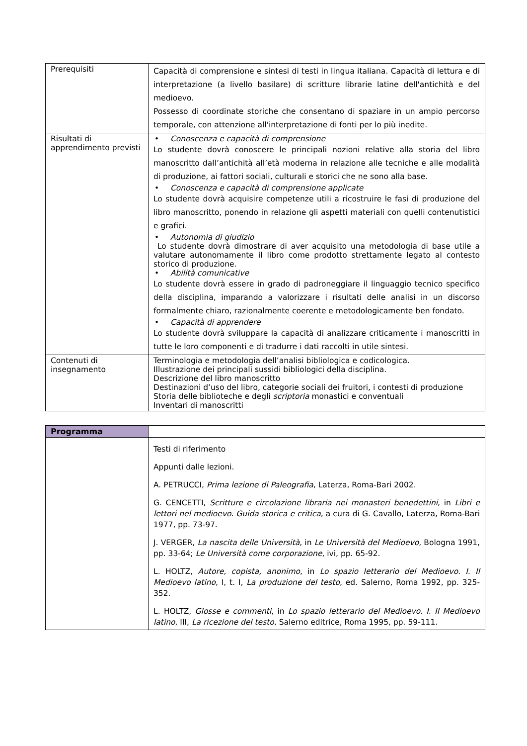| Prerequisiti | Capacità di comprensione e sintesi di testi in lingua italiana. Capacità di lettura e di interpretazione (a livello basilare) di scritture librarie latine dell'antichità e del medioevo. Possesso di coordinate storiche che consentano di spaziare in un ampio percorso temporale, con attenzione all'interpretazione di fonti per lo più inedite. |
| Risultati di apprendimento previsti | • Conoscenza e capacità di comprensione Lo studente dovrà conoscere le principali nozioni relative alla storia del libro manoscritto dall’antichità all’età moderna in relazione alle tecniche e alle modalità di produzione, ai fattori sociali, culturali e storici che ne sono alla base. • Conoscenza e capacità di comprensione applicate Lo studente dovrà acquisire competenze utili a ricostruire le fasi di produzione del libro manoscritto, ponendo in relazione gli aspetti materiali con quelli contenutistici e grafici. • Autonomia di giudizio Lo studente dovrà dimostrare di aver acquisito una metodologia di base utile a valutare autonomamente il libro come prodotto strettamente legato al contesto storico di produzione. • Abilità comunicative Lo studente dovrà essere in grado di padroneggiare il linguaggio tecnico specifico della disciplina, imparando a valorizzare i risultati delle analisi in un discorso formalmente chiaro, razionalmente coerente e metodologicamente ben fondato. • Capacità di apprendere Lo studente dovrà sviluppare la capacità di analizzare criticamente i manoscritti in tutte le loro componenti e di tradurre i dati raccolti in utile sintesi. |
| Contenuti di insegnamento | Terminologia e metodologia dell’analisi bibliologica e codicologica. Illustrazione dei principali sussidi bibliologici della disciplina. Descrizione del libro manoscritto Destinazioni d’uso del libro, categorie sociali dei fruitori, i contesti di produzione Storia delle biblioteche e degli scriptoria monastici e conventuali Inventari di manoscritti |
| Programma | |
| | Testi di riferimento Appunti dalle lezioni. A. PETRUCCI, Prima lezione di Paleografia , Laterza, Roma-Bari 2002. G. CENCETTI, Scritture e circolazione libraria nei monasteri benedettini , in Libri e lettori nel medioevo. Guida storica e critica , a cura di G. Cavallo, Laterza, Roma-Bari 1977, pp. 73-97. J. VERGER, La nascita delle Università , in Le Università del Medioevo , Bologna 1991, pp. 33-64; Le Università come corporazione , ivi, pp. 65-92. L. HOLTZ, Autore, copista, anonimo , in Lo spazio letterario del Medioevo. I. Il Medioevo latino , I, t. I, La produzione del testo , ed. Salerno, Roma 1992, pp. 325-352. L. HOLTZ, Glosse e commenti , in Lo spazio letterario del Medioevo. I. Il Medioevo latino , III, La ricezione del testo , Salerno editrice, Roma 1995, pp. 59-111. |